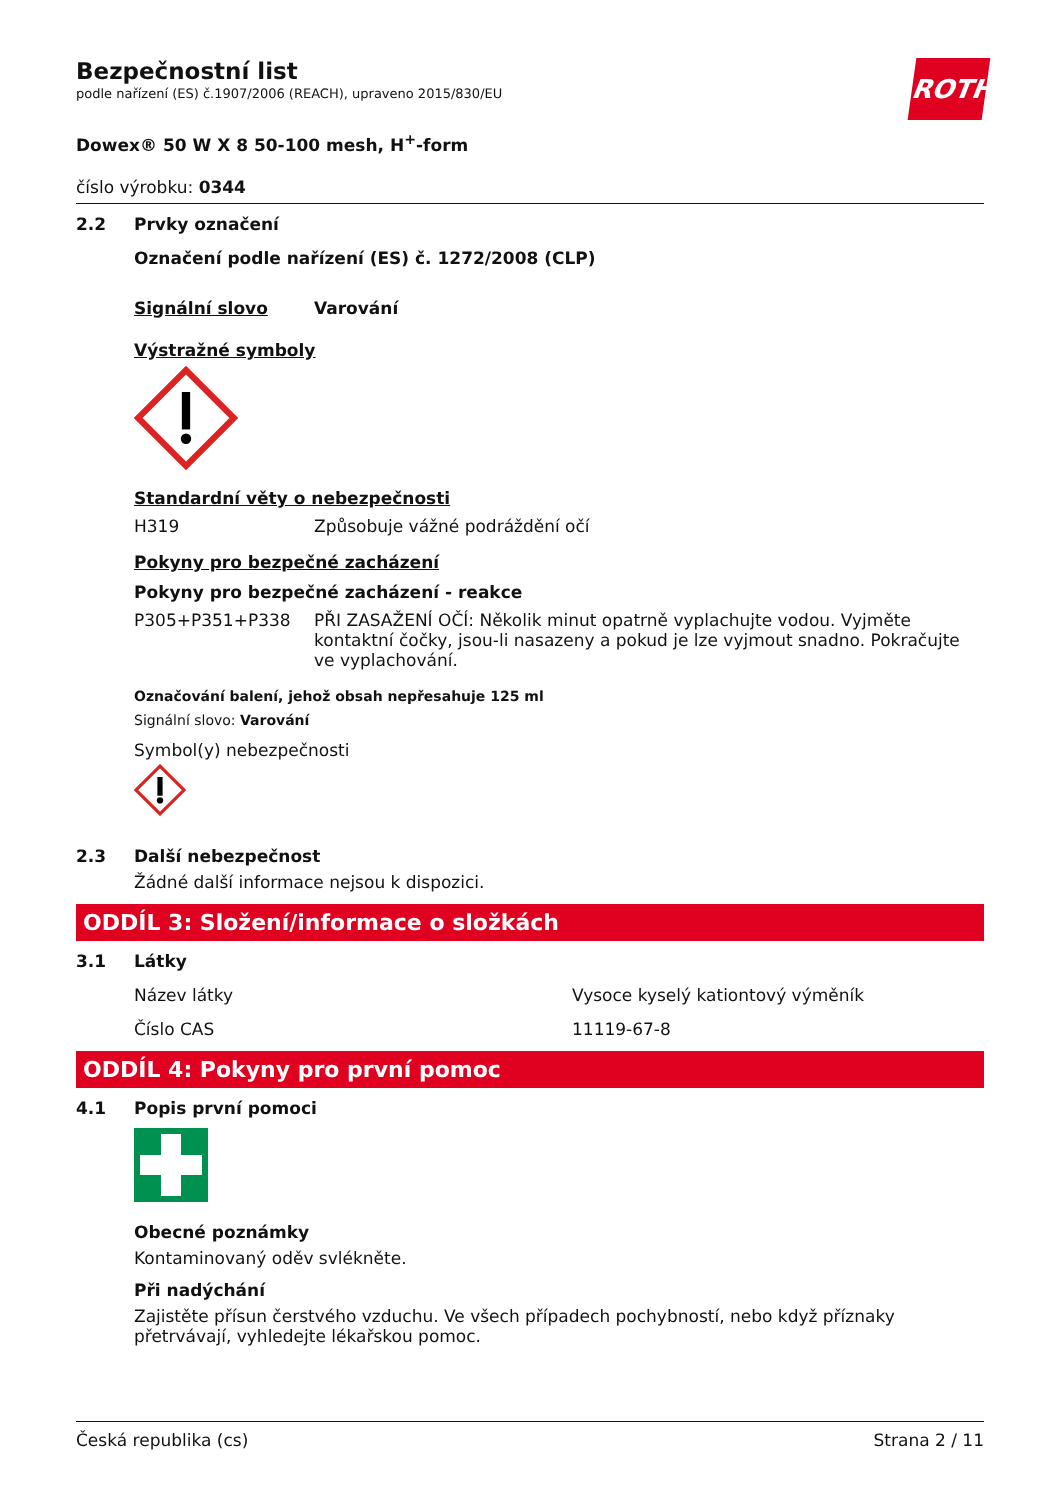ROTH
Bezpečnostní list
podle nařízení (ES) č.1907/2006 (REACH), upraveno 2015/830/EU
Dowex® 50 W X 8 50-100 mesh, H<sup>+</sup>-form
číslo výrobku: 0344
2.2 Prvky označení
Označení podle nařízení (ES) č. 1272/2008 (CLP)
Signální slovo Varování
Výstražné symboly
Standardní věty o nebezpečnosti
H319 Způsobuje vážné podráždění očí
Pokyny pro bezpečné zacházení
Pokyny pro bezpečné zacházení - reakce
P305+P351+P338 PŘI ZASAŽENÍ OČÍ: Několik minut opatrně vyplachujte vodou. Vyjměte kontaktní čočky, jsou-li nasazeny a pokud je lze vyjmout snadno. Pokračujte ve vyplachování.
Označování balení, jehož obsah nepřesahuje 125 ml
Signální slovo: Varování
Symbol(y) nebezpečnosti
2.3 Další nebezpečnost
Žádné další informace nejsou k dispozici.
ODDÍL 3: Složení/informace o složkách
3.1 Látky
Název látky Vysoce kyselý kationtový výměník
Číslo CAS 11119-67-8
ODDÍL 4: Pokyny pro první pomoc
4.1 Popis první pomoci
Obecné poznámky
Kontaminovaný oděv svlékněte.
Při nadýchání
Zajistěte přísun čerstvého vzduchu. Ve všech případech pochybností, nebo když příznaky přetrvávají, vyhledejte lékařskou pomoc.
Česká republika (cs) Strana 2 / 11